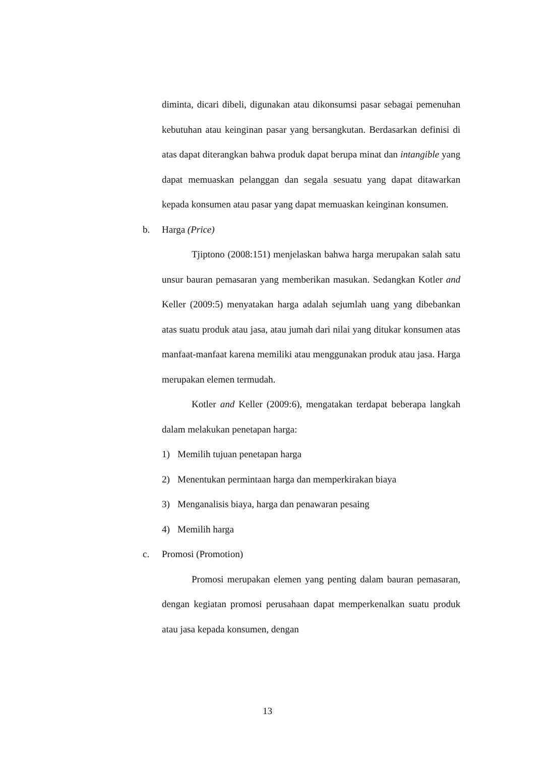diminta, dicari dibeli, digunakan atau dikonsumsi pasar sebagai pemenuhan kebutuhan atau keinginan pasar yang bersangkutan. Berdasarkan definisi di atas dapat diterangkan bahwa produk dapat berupa minat dan intangible yang dapat memuaskan pelanggan dan segala sesuatu yang dapat ditawarkan kepada konsumen atau pasar yang dapat memuaskan keinginan konsumen.
b. Harga (Price)
Tjiptono (2008:151) menjelaskan bahwa harga merupakan salah satu unsur bauran pemasaran yang memberikan masukan. Sedangkan Kotler and Keller (2009:5) menyatakan harga adalah sejumlah uang yang dibebankan atas suatu produk atau jasa, atau jumah dari nilai yang ditukar konsumen atas manfaat-manfaat karena memiliki atau menggunakan produk atau jasa. Harga merupakan elemen termudah.
Kotler and Keller (2009:6), mengatakan terdapat beberapa langkah dalam melakukan penetapan harga:
1) Memilih tujuan penetapan harga
2) Menentukan permintaan harga dan memperkirakan biaya
3) Menganalisis biaya, harga dan penawaran pesaing
4) Memilih harga
c. Promosi (Promotion)
Promosi merupakan elemen yang penting dalam bauran pemasaran, dengan kegiatan promosi perusahaan dapat memperkenalkan suatu produk atau jasa kepada konsumen, dengan
13